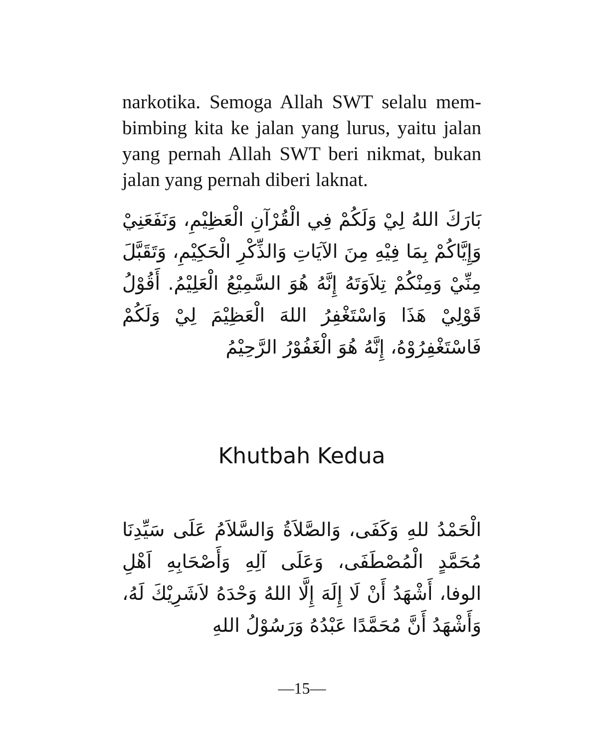narkotika. Semoga Allah SWT selalu mem­bimbing kita ke jalan yang lurus, yaitu jalan yang pernah Allah SWT beri nikmat, bukan jalan yang pernah diberi laknat.
بَارَكَ اللهُ لِيْ وَلَكُمْ فِي الْقُرْآنِ الْعَظِيْمِ، وَنَفَعَنِيْ وَإِيَّاكُمْ بِمَا فِيْهِ مِنَ الآيَاتِ وَالذِّكْرِ الْحَكِيْمِ، وَتَقَبَّلَ مِنِّيْ وَمِنْكُمْ تِلاَوَتَهُ إِنَّهُ هُوَ السَّمِيْعُ الْعَلِيْمُ. أَقُوْلُ قَوْلِيْ هَذَا وَاسْتَغْفِرُ اللهَ الْعَظِيْمَ لِيْ وَلَكُمْ فَاسْتَغْفِرُوْهُ، إِنَّهُ هُوَ الْغَفُوْرُ الرَّحِيْمُ
Khutbah Kedua
الْحَمْدُ للهِ وَكَفَى، وَالصَّلاَةُ وَالسَّلاَمُ عَلَى سَيِّدِنَا مُحَمَّدٍ الْمُصْطَفَى، وَعَلَى آلِهِ وَأَصْحَابِهِ اَهْلِ الوفا، أَشْهَدُ أَنْ لَا إِلَهَ إِلَّا اللهُ وَحْدَهُ لاَشَرِيْكَ لَهُ، وَأَشْهَدُ أَنَّ مُحَمَّدًا عَبْدُهُ وَرَسُوْلُ اللهِ
—15—